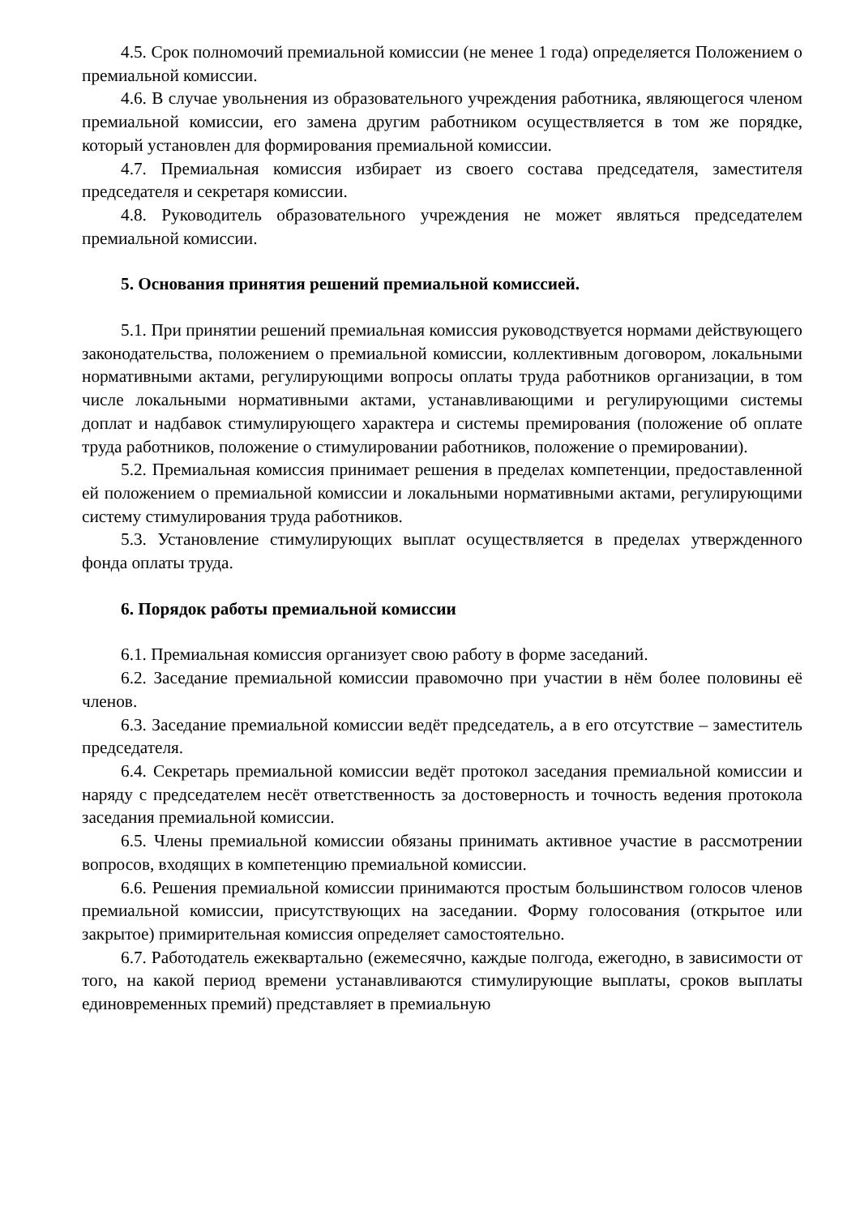4.5. Срок полномочий премиальной комиссии (не менее 1 года) определяется Положением о премиальной комиссии.
4.6. В случае увольнения из образовательного учреждения работника, являющегося членом премиальной комиссии, его замена другим работником осуществляется в том же порядке, который установлен для формирования премиальной комиссии.
4.7. Премиальная комиссия избирает из своего состава председателя, заместителя председателя и секретаря комиссии.
4.8. Руководитель образовательного учреждения не может являться председателем премиальной комиссии.
5. Основания принятия решений премиальной комиссией.
5.1. При принятии решений премиальная комиссия руководствуется нормами действующего законодательства, положением о премиальной комиссии, коллективным договором, локальными нормативными актами, регулирующими вопросы оплаты труда работников организации, в том числе локальными нормативными актами, устанавливающими и регулирующими системы доплат и надбавок стимулирующего характера и системы премирования (положение об оплате труда работников, положение о стимулировании работников, положение о премировании).
5.2. Премиальная комиссия принимает решения в пределах компетенции, предоставленной ей положением о премиальной комиссии и локальными нормативными актами, регулирующими систему стимулирования труда работников.
5.3. Установление стимулирующих выплат осуществляется в пределах утвержденного фонда оплаты труда.
6. Порядок работы премиальной комиссии
6.1. Премиальная комиссия организует свою работу в форме заседаний.
6.2. Заседание премиальной комиссии правомочно при участии в нём более половины её членов.
6.3. Заседание премиальной комиссии ведёт председатель, а в его отсутствие – заместитель председателя.
6.4. Секретарь премиальной комиссии ведёт протокол заседания премиальной комиссии и наряду с председателем несёт ответственность за достоверность и точность ведения протокола заседания премиальной комиссии.
6.5. Члены премиальной комиссии обязаны принимать активное участие в рассмотрении вопросов, входящих в компетенцию премиальной комиссии.
6.6. Решения премиальной комиссии принимаются простым большинством голосов членов премиальной комиссии, присутствующих на заседании. Форму голосования (открытое или закрытое) примирительная комиссия определяет самостоятельно.
6.7. Работодатель ежеквартально (ежемесячно, каждые полгода, ежегодно, в зависимости от того, на какой период времени устанавливаются стимулирующие выплаты, сроков выплаты единовременных премий) представляет в премиальную